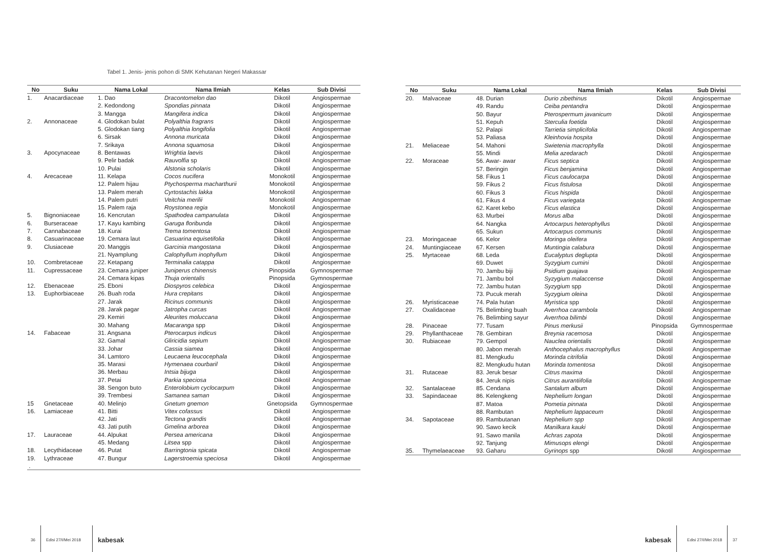Tabel 1. Jenis- jenis pohon di SMK Kehutanan Negeri Makassar
| No | Suku | Nama Lokal | Nama Ilmiah | Kelas | Sub Divisi |
| --- | --- | --- | --- | --- | --- |
| 1. | Anacardiaceae | 1. Dao | Dracontomelon dao | Dikotil | Angiospermae |
| | | 2. Kedondong | Spondias pinnata | Dikotil | Angiospermae |
| | | 3. Mangga | Mangifera indica | Dikotil | Angiospermae |
| 2. | Annonaceae | 4. Glodokan bulat | Polyalthia fragrans | Dikotil | Angiospermae |
| | | 5. Glodokan tiang | Polyalthia longifolia | Dikotil | Angiospermae |
| | | 6. Sirsak | Annona muricata | Dikotil | Angiospermae |
| | | 7. Srikaya | Annona squamosa | Dikotil | Angiospermae |
| 3. | Apocynaceae | 8. Bentawas | Wrightia laevis | Dikotil | Angiospermae |
| | | 9. Pelir badak | Rauvolfia sp | Dikotil | Angiospermae |
| | | 10. Pulai | Alstonia scholaris | Dikotil | Angiospermae |
| 4. | Arecaceae | 11. Kelapa | Cocos nucifera | Monokotil | Angiospermae |
| | | 12. Palem hijau | Ptychosperma macharthurii | Monokotil | Angiospermae |
| | | 13. Palem merah | Cyrtostachis lakka | Monokotil | Angiospermae |
| | | 14. Palem putri | Veitchia merilii | Monokotil | Angiospermae |
| | | 15. Palem raja | Roystonea regia | Monokotil | Angiospermae |
| 5. | Bignoniaceae | 16. Kencrutan | Spathodea campanulata | Dikotil | Angiospermae |
| 6. | Burseraceae | 17. Kayu kambing | Garuga floribunda | Dikotil | Angiospermae |
| 7. | Cannabaceae | 18. Kurai | Trema tomentosa | Dikotil | Angiospermae |
| 8. | Casuarinaceae | 19. Cemara laut | Casuarina equisetifolia | Dikotil | Angiospermae |
| 9. | Clusiaceae | 20. Manggis | Garcinia mangostana | Dikotil | Angiospermae |
| | | 21. Nyamplung | Calophyllum inophyllum | Dikotil | Angiospermae |
| 10. | Combretaceae | 22. Ketapang | Terminalia catappa | Dikotil | Angiospermae |
| 11. | Cupressaceae | 23. Cemara juniper | Juniperus chinensis | Pinopsida | Gymnospermae |
| | | 24. Cemara kipas | Thuja orientalis | Pinopsida | Gymnospermae |
| 12. | Ebenaceae | 25. Eboni | Diospyros celebica | Dikotil | Angiospermae |
| 13. | Euphorbiaceae | 26. Buah roda | Hura crepitans | Dikotil | Angiospermae |
| | | 27. Jarak | Ricinus communis | Dikotil | Angiospermae |
| | | 28. Jarak pagar | Jatropha curcas | Dikotil | Angiospermae |
| | | 29. Kemiri | Aleurites moluccana | Dikotil | Angiospermae |
| | | 30. Mahang | Macaranga spp | Dikotil | Angiospermae |
| 14. | Fabaceae | 31. Angsana | Pterocarpus indicus | Dikotil | Angiospermae |
| | | 32. Gamal | Gliricidia sepium | Dikotil | Angiospermae |
| | | 33. Johar | Cassia siamea | Dikotil | Angiospermae |
| | | 34. Lamtoro | Leucaena leucocephala | Dikotil | Angiospermae |
| | | 35. Marasi | Hymenaea courbaril | Dikotil | Angiospermae |
| | | 36. Merbau | Intsia bijuga | Dikotil | Angiospermae |
| | | 37. Petai | Parkia speciosa | Dikotil | Angiospermae |
| | | 38. Sengon buto | Enterolobium cyclocarpum | Dikotil | Angiospermae |
| | | 39. Trembesi | Samanea saman | Dikotil | Angiospermae |
| 15 | Gnetaceae | 40. Melinjo | Gnetum gnemon | Gnetopsida | Gymnospermae |
| 16. | Lamiaceae | 41. Bitti | Vitex cofassus | Dikotil | Angiospermae |
| | | 42. Jati | Tectona grandis | Dikotil | Angiospermae |
| | | 43. Jati putih | Gmelina arborea | Dikotil | Angiospermae |
| 17. | Lauraceae | 44. Alpukat | Persea americana | Dikotil | Angiospermae |
| | | 45. Medang | Litsea spp | Dikotil | Angiospermae |
| 18. | Lecythidaceae | 46. Putat | Barringtonia spicata | Dikotil | Angiospermae |
| 19. | Lythraceae | 47. Bungur | Lagerstroemia speciosa | Dikotil | Angiospermae |
| . | | | | | |
| No | Suku | Nama Lokal | Nama Ilmiah | Kelas | Sub Divisi |
| --- | --- | --- | --- | --- | --- |
| 20. | Malvaceae | 48. Durian | Durio zibethinus | Dikotil | Angiospermae |
| | | 49. Randu | Ceiba pentandra | Dikotil | Angiospermae |
| | | 50. Bayur | Pterospermum javanicum | Dikotil | Angiospermae |
| | | 51. Kepuh | Sterculia foetida | Dikotil | Angiospermae |
| | | 52. Palapi | Tarrietia simplicifolia | Dikotil | Angiospermae |
| | | 53. Paliasa | Kleinhovia hospita | Dikotil | Angiospermae |
| 21. | Meliaceae | 54. Mahoni | Swietenia macrophylla | Dikotil | Angiospermae |
| | | 55. Mindi | Melia azedarach | Dikotil | Angiospermae |
| 22. | Moraceae | 56. Awar- awar | Ficus septica | Dikotil | Angiospermae |
| | | 57. Beringin | Ficus benjamina | Dikotil | Angiospermae |
| | | 58. Fikus 1 | Ficus caulocarpa | Dikotil | Angiospermae |
| | | 59. Fikus 2 | Ficus fistulosa | Dikotil | Angiospermae |
| | | 60. Fikus 3 | Ficus hispida | Dikotil | Angiospermae |
| | | 61. Fikus 4 | Ficus variegata | Dikotil | Angiospermae |
| | | 62. Karet kebo | Ficus elastica | Dikotil | Angiospermae |
| | | 63. Murbei | Morus alba | Dikotil | Angiospermae |
| | | 64. Nangka | Artocarpus heterophyllus | Dikotil | Angiospermae |
| | | 65. Sukun | Artocarpus communis | Dikotil | Angiospermae |
| 23. | Moringaceae | 66. Kelor | Moringa oleifera | Dikotil | Angiospermae |
| 24. | Muntingiaceae | 67. Kersen | Muntingia calabura | Dikotil | Angiospermae |
| 25. | Myrtaceae | 68. Leda | Eucalyptus deglupta | Dikotil | Angiospermae |
| | | 69. Duwet | Syzygium cumini | Dikotil | Angiospermae |
| | | 70. Jambu biji | Psidium guajava | Dikotil | Angiospermae |
| | | 71. Jambu bol | Syzygium malaccense | Dikotil | Angiospermae |
| | | 72. Jambu hutan | Syzygium spp | Dikotil | Angiospermae |
| | | 73. Pucuk merah | Syzygium oleina | Dikotil | Angiospermae |
| 26. | Myristicaceae | 74. Pala hutan | Myristica spp | Dikotil | Angiospermae |
| 27. | Oxalidaceae | 75. Belimbing buah | Averrhoa carambola | Dikotil | Angiospermae |
| | | 76. Belimbing sayur | Averrhoa bilimbi | Dikotil | Angiospermae |
| 28. | Pinaceae | 77. Tusam | Pinus merkusii | Pinopsida | Gymnospermae |
| 29. | Phyllanthaceae | 78. Gembiran | Breynia racemosa | Dikotil | Angiospermae |
| 30. | Rubiaceae | 79. Gempol | Nauclea orientalis | Dikotil | Angiospermae |
| | | 80. Jabon merah | Anthocephalus macrophyllus | Dikotil | Angiospermae |
| | | 81. Mengkudu | Morinda citrifolia | Dikotil | Angiospermae |
| | | 82. Mengkudu hutan | Morinda tomentosa | Dikotil | Angisopermae |
| 31. | Rutaceae | 83. Jeruk besar | Citrus maxima | Dikotil | Angiospermae |
| | | 84. Jeruk nipis | Citrus aurantiifolia | Dikotil | Angiospermae |
| 32. | Santalaceae | 85. Cendana | Santalum album | Dikotil | Angiospermae |
| 33. | Sapindaceae | 86. Kelengkeng | Nephelium longan | Dikotil | Angiospermae |
| | | 87. Matoa | Pometia pinnata | Dikotil | Angiospermae |
| | | 88. Rambutan | Nephelium lappaceum | Dikotil | Angiospermae |
| 34. | Sapotaceae | 89. Rambutanan | Nephelium spp | Dikotil | Angiospermae |
| | | 90. Sawo kecik | Manilkara kauki | Dikotil | Angiospermae |
| | | 91. Sawo manila | Achras zapota | Dikotil | Angiospermae |
| | | 92. Tanjung | Mimusops elengi | Dikotil | Angiospermae |
| 35. | Thymelaeaceae | 93. Gaharu | Gyrinops spp | Dikotil | Angiospermae |
36 Edisi 27/I/Mei 2018
kabesak
kabesak
Edisi 27/I/Mei 2018 37